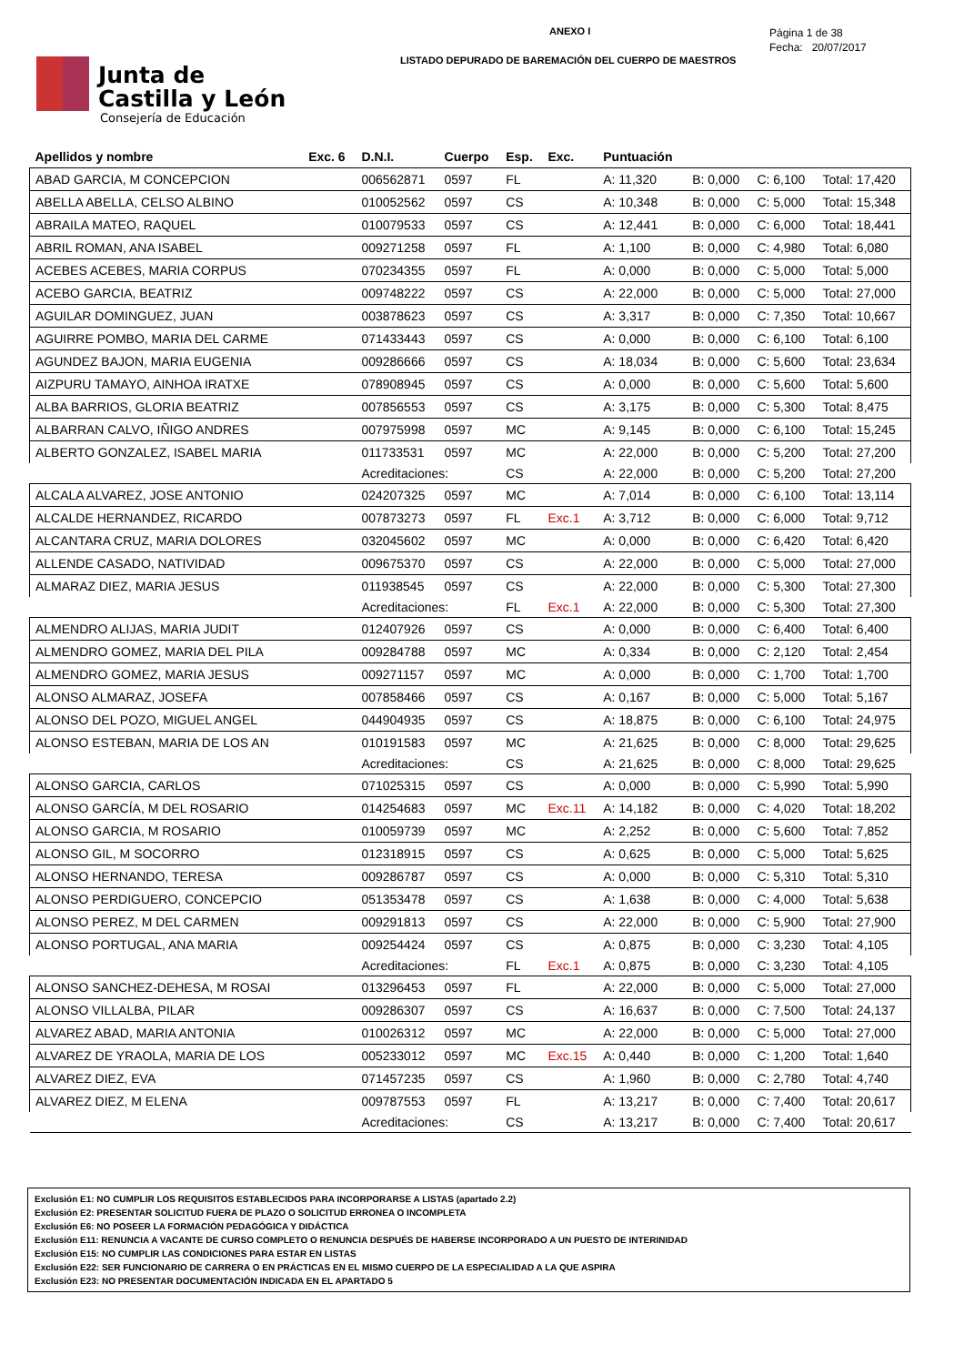Junta de
Castilla y León
Consejería de Educación
ANEXO I
LISTADO DEPURADO DE BAREMACIÓN DEL CUERPO DE MAESTROS
Página 1 de 38
Fecha: 20/07/2017
| Apellidos y nombre | Exc. 6 | D.N.I. | Cuerpo | Esp. | Exc. | Puntuación | | | |
| --- | --- | --- | --- | --- | --- | --- | --- | --- | --- |
| ABAD GARCIA, M CONCEPCION | | 006562871 | 0597 | FL | | A: 11,320 | B: 0,000 | C: 6,100 | Total: 17,420 |
| ABELLA ABELLA, CELSO ALBINO | | 010052562 | 0597 | CS | | A: 10,348 | B: 0,000 | C: 5,000 | Total: 15,348 |
| ABRAILA MATEO, RAQUEL | | 010079533 | 0597 | CS | | A: 12,441 | B: 0,000 | C: 6,000 | Total: 18,441 |
| ABRIL ROMAN, ANA ISABEL | | 009271258 | 0597 | FL | | A: 1,100 | B: 0,000 | C: 4,980 | Total: 6,080 |
| ACEBES ACEBES, MARIA CORPUS | | 070234355 | 0597 | FL | | A: 0,000 | B: 0,000 | C: 5,000 | Total: 5,000 |
| ACEBO GARCIA, BEATRIZ | | 009748222 | 0597 | CS | | A: 22,000 | B: 0,000 | C: 5,000 | Total: 27,000 |
| AGUILAR DOMINGUEZ, JUAN | | 003878623 | 0597 | CS | | A: 3,317 | B: 0,000 | C: 7,350 | Total: 10,667 |
| AGUIRRE POMBO, MARIA DEL CARME | | 071433443 | 0597 | CS | | A: 0,000 | B: 0,000 | C: 6,100 | Total: 6,100 |
| AGUNDEZ BAJON, MARIA EUGENIA | | 009286666 | 0597 | CS | | A: 18,034 | B: 0,000 | C: 5,600 | Total: 23,634 |
| AIZPURU TAMAYO, AINHOA IRATXE | | 078908945 | 0597 | CS | | A: 0,000 | B: 0,000 | C: 5,600 | Total: 5,600 |
| ALBA BARRIOS, GLORIA BEATRIZ | | 007856553 | 0597 | CS | | A: 3,175 | B: 0,000 | C: 5,300 | Total: 8,475 |
| ALBARRAN CALVO, IÑIGO ANDRES | | 007975998 | 0597 | MC | | A: 9,145 | B: 0,000 | C: 6,100 | Total: 15,245 |
| ALBERTO GONZALEZ, ISABEL MARIA | | 011733531 | 0597 | MC | | A: 22,000 | B: 0,000 | C: 5,200 | Total: 27,200 |
| | | Acreditaciones: | | CS | | A: 22,000 | B: 0,000 | C: 5,200 | Total: 27,200 |
| ALCALA ALVAREZ, JOSE ANTONIO | | 024207325 | 0597 | MC | | A: 7,014 | B: 0,000 | C: 6,100 | Total: 13,114 |
| ALCALDE HERNANDEZ, RICARDO | | 007873273 | 0597 | FL | Exc.1 | A: 3,712 | B: 0,000 | C: 6,000 | Total: 9,712 |
| ALCANTARA CRUZ, MARIA DOLORES | | 032045602 | 0597 | MC | | A: 0,000 | B: 0,000 | C: 6,420 | Total: 6,420 |
| ALLENDE CASADO, NATIVIDAD | | 009675370 | 0597 | CS | | A: 22,000 | B: 0,000 | C: 5,000 | Total: 27,000 |
| ALMARAZ DIEZ, MARIA JESUS | | 011938545 | 0597 | CS | | A: 22,000 | B: 0,000 | C: 5,300 | Total: 27,300 |
| | | Acreditaciones: | | FL | Exc.1 | A: 22,000 | B: 0,000 | C: 5,300 | Total: 27,300 |
| ALMENDRO ALIJAS, MARIA JUDIT | | 012407926 | 0597 | CS | | A: 0,000 | B: 0,000 | C: 6,400 | Total: 6,400 |
| ALMENDRO GOMEZ, MARIA DEL PILA | | 009284788 | 0597 | MC | | A: 0,334 | B: 0,000 | C: 2,120 | Total: 2,454 |
| ALMENDRO GOMEZ, MARIA JESUS | | 009271157 | 0597 | MC | | A: 0,000 | B: 0,000 | C: 1,700 | Total: 1,700 |
| ALONSO ALMARAZ, JOSEFA | | 007858466 | 0597 | CS | | A: 0,167 | B: 0,000 | C: 5,000 | Total: 5,167 |
| ALONSO DEL POZO, MIGUEL ANGEL | | 044904935 | 0597 | CS | | A: 18,875 | B: 0,000 | C: 6,100 | Total: 24,975 |
| ALONSO ESTEBAN, MARIA DE LOS AN | | 010191583 | 0597 | MC | | A: 21,625 | B: 0,000 | C: 8,000 | Total: 29,625 |
| | | Acreditaciones: | | CS | | A: 21,625 | B: 0,000 | C: 8,000 | Total: 29,625 |
| ALONSO GARCIA, CARLOS | | 071025315 | 0597 | CS | | A: 0,000 | B: 0,000 | C: 5,990 | Total: 5,990 |
| ALONSO GARCÍA, M DEL ROSARIO | | 014254683 | 0597 | MC | Exc.11 | A: 14,182 | B: 0,000 | C: 4,020 | Total: 18,202 |
| ALONSO GARCIA, M ROSARIO | | 010059739 | 0597 | MC | | A: 2,252 | B: 0,000 | C: 5,600 | Total: 7,852 |
| ALONSO GIL, M SOCORRO | | 012318915 | 0597 | CS | | A: 0,625 | B: 0,000 | C: 5,000 | Total: 5,625 |
| ALONSO HERNANDO, TERESA | | 009286787 | 0597 | CS | | A: 0,000 | B: 0,000 | C: 5,310 | Total: 5,310 |
| ALONSO PERDIGUERO, CONCEPCIO | | 051353478 | 0597 | CS | | A: 1,638 | B: 0,000 | C: 4,000 | Total: 5,638 |
| ALONSO PEREZ, M DEL CARMEN | | 009291813 | 0597 | CS | | A: 22,000 | B: 0,000 | C: 5,900 | Total: 27,900 |
| ALONSO PORTUGAL, ANA MARIA | | 009254424 | 0597 | CS | | A: 0,875 | B: 0,000 | C: 3,230 | Total: 4,105 |
| | | Acreditaciones: | | FL | Exc.1 | A: 0,875 | B: 0,000 | C: 3,230 | Total: 4,105 |
| ALONSO SANCHEZ-DEHESA, M ROSAI | | 013296453 | 0597 | FL | | A: 22,000 | B: 0,000 | C: 5,000 | Total: 27,000 |
| ALONSO VILLALBA, PILAR | | 009286307 | 0597 | CS | | A: 16,637 | B: 0,000 | C: 7,500 | Total: 24,137 |
| ALVAREZ ABAD, MARIA ANTONIA | | 010026312 | 0597 | MC | | A: 22,000 | B: 0,000 | C: 5,000 | Total: 27,000 |
| ALVAREZ DE YRAOLA, MARIA DE LOS | | 005233012 | 0597 | MC | Exc.15 | A: 0,440 | B: 0,000 | C: 1,200 | Total: 1,640 |
| ALVAREZ DIEZ, EVA | | 071457235 | 0597 | CS | | A: 1,960 | B: 0,000 | C: 2,780 | Total: 4,740 |
| ALVAREZ DIEZ, M ELENA | | 009787553 | 0597 | FL | | A: 13,217 | B: 0,000 | C: 7,400 | Total: 20,617 |
| | | Acreditaciones: | | CS | | A: 13,217 | B: 0,000 | C: 7,400 | Total: 20,617 |
Exclusión E1: NO CUMPLIR LOS REQUISITOS ESTABLECIDOS PARA INCORPORARSE A LISTAS (apartado 2.2)
Exclusión E2: PRESENTAR SOLICITUD FUERA DE PLAZO O SOLICITUD ERRONEA O INCOMPLETA
Exclusión E6: NO POSEER LA FORMACIÓN PEDAGÓGICA Y DIDÁCTICA
Exclusión E11: RENUNCIA A VACANTE DE CURSO COMPLETO O RENUNCIA DESPUÉS DE HABERSE INCORPORADO A UN PUESTO DE INTERINIDAD
Exclusión E15: NO CUMPLIR LAS CONDICIONES PARA ESTAR EN LISTAS
Exclusión E22: SER FUNCIONARIO DE CARRERA O EN PRÁCTICAS EN EL MISMO CUERPO DE LA ESPECIALIDAD A LA QUE ASPIRA
Exclusión E23: NO PRESENTAR DOCUMENTACIÓN INDICADA EN EL APARTADO 5